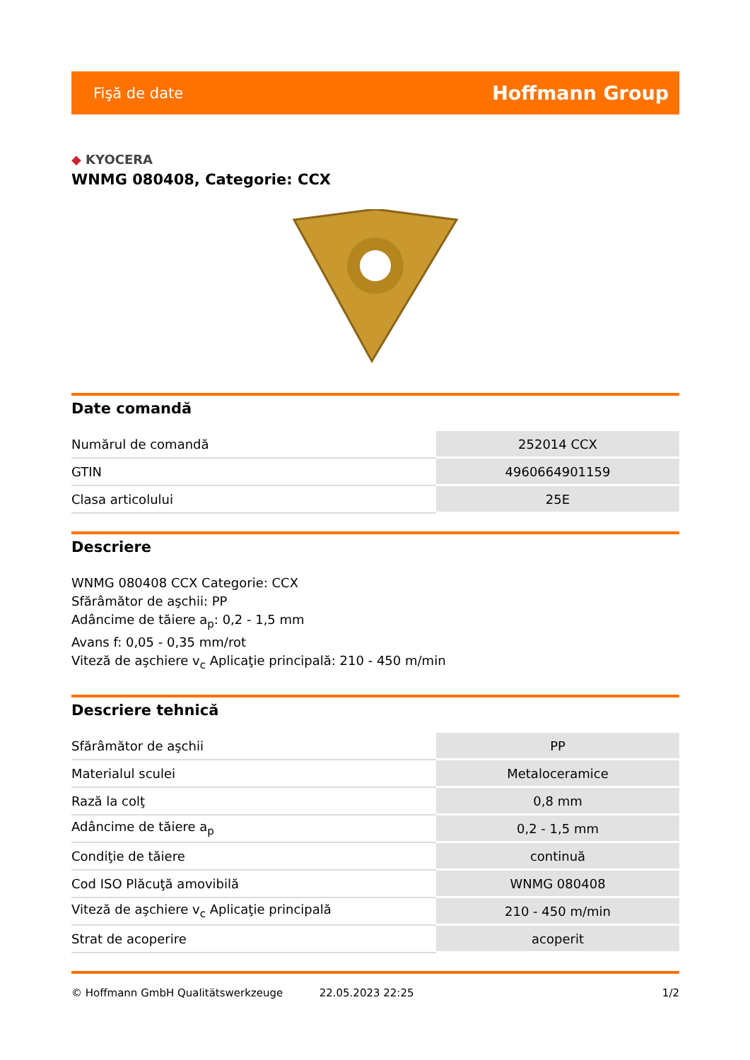Fişă de date
Hoffmann Group
◆ KYOCERA
WNMG 080408, Categorie: CCX
Date comandă
| Numărul de comandă | 252014 CCX |
| GTIN | 4960664901159 |
| Clasa articolului | 25E |
Descriere
WNMG 080408 CCX Categorie: CCX
Sfărâmător de aşchii: PP
Adâncime de tăiere a<sub>p</sub>: 0,2 - 1,5 mm
Avans f: 0,05 - 0,35 mm/rot
Viteză de aşchiere v<sub>c</sub> Aplicaţie principală: 210 - 450 m/min
Descriere tehnică
| Sfărâmător de aşchii | PP |
| Materialul sculei | Metaloceramice |
| Rază la colţ | 0,8 mm |
| Adâncime de tăiere a<sub>p</sub> | 0,2 - 1,5 mm |
| Condiţie de tăiere | continuă |
| Cod ISO Plăcuţă amovibilă | WNMG 080408 |
| Viteză de aşchiere v<sub>c</sub> Aplicaţie principală | 210 - 450 m/min |
| Strat de acoperire | acoperit |
© Hoffmann GmbH Qualitätswerkzeuge 22.05.2023 22:25 1/2